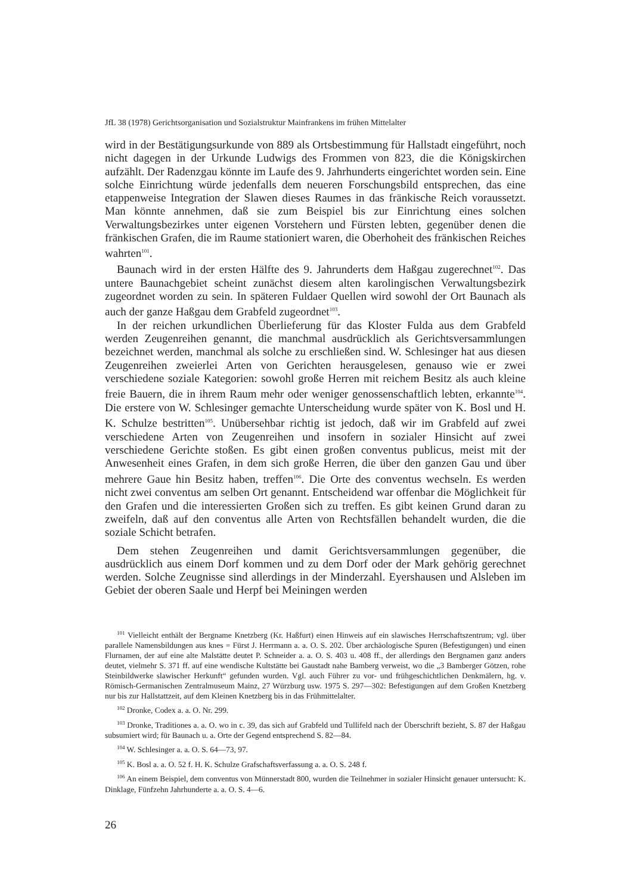JfL 38 (1978) Gerichtsorganisation und Sozialstruktur Mainfrankens im frühen Mittelalter
wird in der Bestätigungsurkunde von 889 als Ortsbestimmung für Hallstadt eingeführt, noch nicht dagegen in der Urkunde Ludwigs des Frommen von 823, die die Königskirchen aufzählt. Der Radenzgau könnte im Laufe des 9. Jahrhunderts eingerichtet worden sein. Eine solche Einrichtung würde jedenfalls dem neueren Forschungsbild entsprechen, das eine etappenweise Integration der Slawen dieses Raumes in das fränkische Reich voraussetzt. Man könnte annehmen, daß sie zum Beispiel bis zur Einrichtung eines solchen Verwaltungsbezirkes unter eigenen Vorstehern und Fürsten lebten, gegenüber denen die fränkischen Grafen, die im Raume stationiert waren, die Oberhoheit des fränkischen Reiches wahrten<sup>101</sup>.
Baunach wird in der ersten Hälfte des 9. Jahrunderts dem Haßgau zugerechnet<sup>102</sup>. Das untere Baunachgebiet scheint zunächst diesem alten karolingischen Verwaltungsbezirk zugeordnet worden zu sein. In späteren Fuldaer Quellen wird sowohl der Ort Baunach als auch der ganze Haßgau dem Grabfeld zugeordnet<sup>103</sup>.
In der reichen urkundlichen Überlieferung für das Kloster Fulda aus dem Grabfeld werden Zeugenreihen genannt, die manchmal ausdrücklich als Gerichtsversammlungen bezeichnet werden, manchmal als solche zu erschließen sind. W. Schlesinger hat aus diesen Zeugenreihen zweierlei Arten von Gerichten herausgelesen, genauso wie er zwei verschiedene soziale Kategorien: sowohl große Herren mit reichem Besitz als auch kleine freie Bauern, die in ihrem Raum mehr oder weniger genossenschaftlich lebten, erkannte<sup>104</sup>. Die erstere von W. Schlesinger gemachte Unterscheidung wurde später von K. Bosl und H. K. Schulze bestritten<sup>105</sup>. Unübersehbar richtig ist jedoch, daß wir im Grabfeld auf zwei verschiedene Arten von Zeugenreihen und insofern in sozialer Hinsicht auf zwei verschiedene Gerichte stoßen. Es gibt einen großen conventus publicus, meist mit der Anwesenheit eines Grafen, in dem sich große Herren, die über den ganzen Gau und über mehrere Gaue hin Besitz haben, treffen<sup>106</sup>. Die Orte des conventus wechseln. Es werden nicht zwei conventus am selben Ort genannt. Entscheidend war offenbar die Möglichkeit für den Grafen und die interessierten Großen sich zu treffen. Es gibt keinen Grund daran zu zweifeln, daß auf den conventus alle Arten von Rechtsfällen behandelt wurden, die die soziale Schicht betrafen.
Dem stehen Zeugenreihen und damit Gerichtsversammlungen gegenüber, die ausdrücklich aus einem Dorf kommen und zu dem Dorf oder der Mark gehörig gerechnet werden. Solche Zeugnisse sind allerdings in der Minderzahl. Eyershausen und Alsleben im Gebiet der oberen Saale und Herpf bei Meiningen werden
<sup>101</sup> Vielleicht enthält der Bergname Knetzberg (Kr. Haßfurt) einen Hinweis auf ein slawisches Herrschaftszentrum; vgl. über parallele Namensbildungen aus knes = Fürst J. Herrmann a. a. O. S. 202. Über archäologische Spuren (Befestigungen) und einen Flurnamen, der auf eine alte Malstätte deutet P. Schneider a. a. O. S. 403 u. 408 ff., der allerdings den Bergnamen ganz anders deutet, vielmehr S. 371 ff. auf eine wendische Kultstätte bei Gaustadt nahe Bamberg verweist, wo die „3 Bamberger Götzen, rohe Steinbildwerke slawischer Herkunft“ gefunden wurden. Vgl. auch Führer zu vor- und frühgeschichtlichen Denkmälern, hg. v. Römisch-Germanischen Zentralmuseum Mainz, 27 Würzburg usw. 1975 S. 297—302: Befestigungen auf dem Großen Knetzberg nur bis zur Hallstattzeit, auf dem Kleinen Knetzberg bis in das Frühmittelalter.
<sup>102</sup> Dronke, Codex a. a. O. Nr. 299.
<sup>103</sup> Dronke, Traditiones a. a. O. wo in c. 39, das sich auf Grabfeld und Tullifeld nach der Überschrift bezieht, S. 87 der Haßgau subsumiert wird; für Baunach u. a. Orte der Gegend entsprechend S. 82—84.
<sup>104</sup> W. Schlesinger a. a. O. S. 64—73, 97.
<sup>105</sup> K. Bosl a. a. O. 52 f. H. K. Schulze Grafschaftsverfassung a. a. O. S. 248 f.
<sup>106</sup> An einem Beispiel, dem conventus von Münnerstadt 800, wurden die Teilnehmer in sozialer Hinsicht genauer untersucht: K. Dinklage, Fünfzehn Jahrhunderte a. a. O. S. 4—6.
26